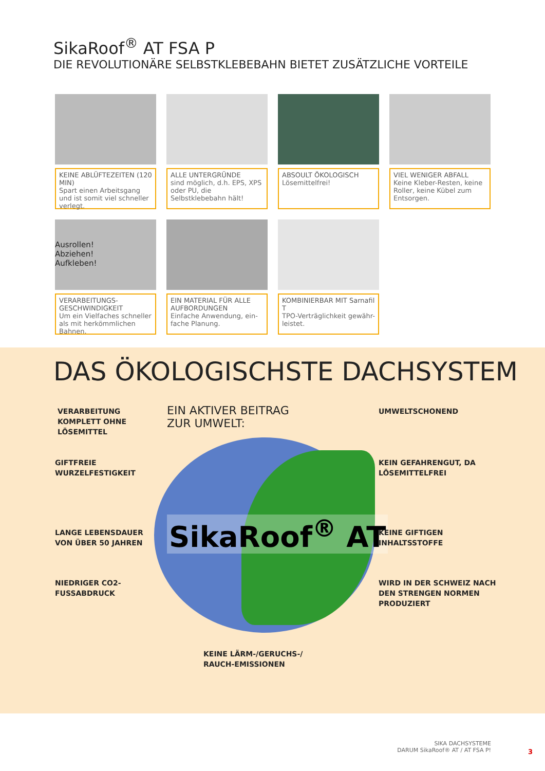SikaRoof<sup>®</sup> AT FSA P
DIE REVOLUTIONÄRE SELBSTKLEBEBAHN BIETET ZUSÄTZLICHE VORTEILE
KEINE ABLÜFTEZEITEN (120 MIN)
Spart einen Arbeitsgang und ist somit viel schneller verlegt.
ALLE UNTERGRÜNDE
sind möglich, d.h. EPS, XPS oder PU, die Selbstklebebahn hält!
ABSOULT ÖKOLOGISCH
Lösemittelfrei!
VIEL WENIGER ABFALL
Keine Kleber-Resten, keine Roller, keine Kübel zum Entsorgen.
Ausrollen!
Abziehen!
Aufkleben!
VERARBEITUNGS-GESCHWINDIGKEIT
Um ein Vielfaches schneller als mit herkömmlichen Bahnen.
EIN MATERIAL FÜR ALLE AUFBORDUNGEN
Einfache Anwendung, ein-fache Planung.
KOMBINIERBAR MIT Sarnafil T
TPO-Verträglichkeit gewähr-leistet.
DAS ÖKOLOGISCHSTE DACHSYSTEM
EIN AKTIVER BEITRAG
ZUR UMWELT:
SikaRoof<sup>®</sup> AT
VERARBEITUNG
KOMPLETT OHNE
LÖSEMITTEL
GIFTFREIE
WURZELFESTIGKEIT
LANGE LEBENSDAUER
VON ÜBER 50 JAHREN
NIEDRIGER CO2-
FUSSABDRUCK
UMWELTSCHONEND
KEIN GEFAHRENGUT, DA
LÖSEMITTELFREI
KEINE GIFTIGEN
INHALTSSTOFFE
WIRD IN DER SCHWEIZ NACH
DEN STRENGEN NORMEN
PRODUZIERT
KEINE LÄRM-/GERUCHS-/
RAUCH-EMISSIONEN
SIKA DACHSYSTEME
DARUM SikaRoof® AT / AT FSA P!
3